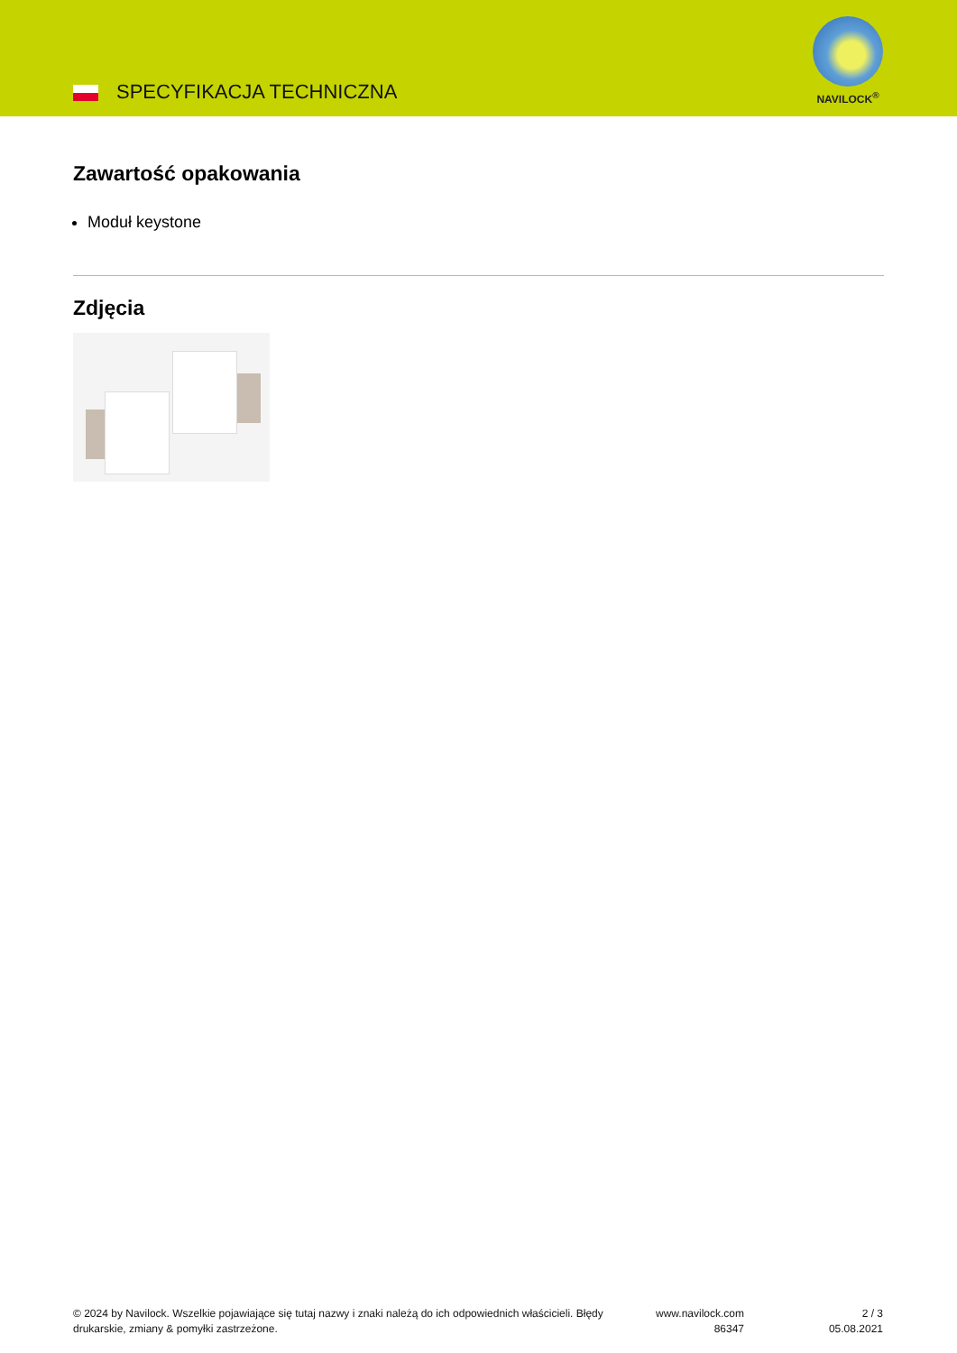SPECYFIKACJA TECHNICZNA
NAVILOCK<sup>®</sup>
Zawartość opakowania
Moduł keystone
Zdjęcia
© 2024 by Navilock. Wszelkie pojawiające się tutaj nazwy i znaki należą do ich odpowiednich właścicieli. Błędy drukarskie, zmiany & pomyłki zastrzeżone.
www.navilock.com
86347
2 / 3
05.08.2021